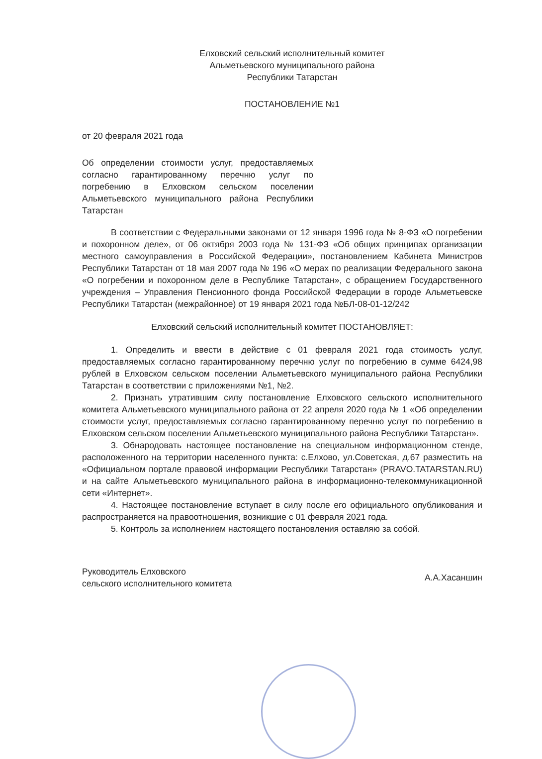Елховский сельский исполнительный комитет
Альметьевского муниципального района
Республики Татарстан
ПОСТАНОВЛЕНИЕ №1
от 20 февраля 2021 года
Об определении стоимости услуг, предоставляемых согласно гарантированному перечню услуг по погребению в Елховском сельском поселении Альметьевского муниципального района Республики Татарстан
В соответствии с Федеральными законами от 12 января 1996 года № 8-ФЗ «О погребении и похоронном деле», от 06 октября 2003 года № 131-ФЗ «Об общих принципах организации местного самоуправления в Российской Федерации», постановлением Кабинета Министров Республики Татарстан от 18 мая 2007 года № 196 «О мерах по реализации Федерального закона «О погребении и похоронном деле в Республике Татарстан», с обращением Государственного учреждения – Управления Пенсионного фонда Российской Федерации в городе Альметьевске Республики Татарстан (межрайонное) от 19 января 2021 года №БЛ-08-01-12/242
Елховский сельский исполнительный комитет ПОСТАНОВЛЯЕТ:
1. Определить и ввести в действие с 01 февраля 2021 года стоимость услуг, предоставляемых согласно гарантированному перечню услуг по погребению в сумме 6424,98 рублей в Елховском сельском поселении Альметьевского муниципального района Республики Татарстан в соответствии с приложениями №1, №2.
2. Признать утратившим силу постановление Елховского сельского исполнительного комитета Альметьевского муниципального района от 22 апреля 2020 года № 1 «Об определении стоимости услуг, предоставляемых согласно гарантированному перечню услуг по погребению в Елховском сельском поселении Альметьевского муниципального района Республики Татарстан».
3. Обнародовать настоящее постановление на специальном информационном стенде, расположенного на территории населенного пункта: с.Елхово, ул.Советская, д.67 разместить на «Официальном портале правовой информации Республики Татарстан» (PRAVO.TATARSTAN.RU) и на сайте Альметьевского муниципального района в информационно-телекоммуникационной сети «Интернет».
4. Настоящее постановление вступает в силу после его официального опубликования и распространяется на правоотношения, возникшие с 01 февраля 2021 года.
5. Контроль за исполнением настоящего постановления оставляю за собой.
Руководитель Елховского
сельского исполнительного комитета
А.А.Хасаншин